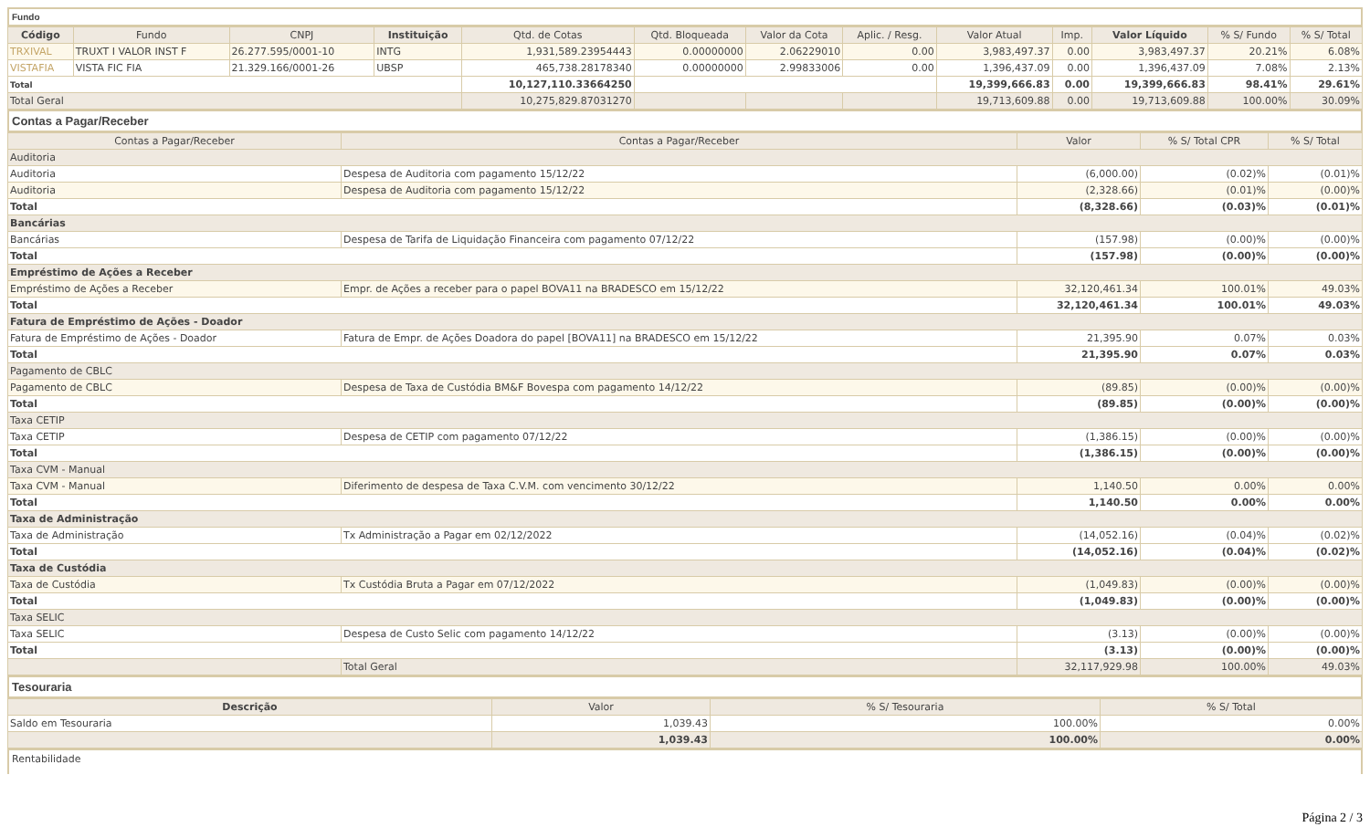Fundo
| Código | Fundo | CNPJ | Instituição | Qtd. de Cotas | Qtd. Bloqueada | Valor da Cota | Aplic. / Resg. | Valor Atual | Imp. | Valor Líquido | % S/ Fundo | % S/ Total |
| --- | --- | --- | --- | --- | --- | --- | --- | --- | --- | --- | --- | --- |
| TRXIVAL | TRUXT I VALOR INST F | 26.277.595/0001-10 | INTG | 1,931,589.23954443 | 0.00000000 | 2.06229010 | 0.00 | 3,983,497.37 | 0.00 | 3,983,497.37 | 20.21% | 6.08% |
| VISTAFIA | VISTA FIC FIA | 21.329.166/0001-26 | UBSP | 465,738.28178340 | 0.00000000 | 2.99833006 | 0.00 | 1,396,437.09 | 0.00 | 1,396,437.09 | 7.08% | 2.13% |
| Total | | | | 10,127,110.33664250 | | | | 19,399,666.83 | 0.00 | 19,399,666.83 | 98.41% | 29.61% |
| Total Geral | | | | 10,275,829.87031270 | | | | 19,713,609.88 | 0.00 | 19,713,609.88 | 100.00% | 30.09% |
Contas a Pagar/Receber
| Contas a Pagar/Receber | Contas a Pagar/Receber | Valor | % S/ Total CPR | % S/ Total |
| --- | --- | --- | --- | --- |
| Auditoria | | | | |
| Auditoria | Despesa de Auditoria com pagamento 15/12/22 | (6,000.00) | (0.02)% | (0.01)% |
| Auditoria | Despesa de Auditoria com pagamento 15/12/22 | (2,328.66) | (0.01)% | (0.00)% |
| Total | | (8,328.66) | (0.03)% | (0.01)% |
| Bancárias | | | | |
| Bancárias | Despesa de Tarifa de Liquidação Financeira com pagamento 07/12/22 | (157.98) | (0.00)% | (0.00)% |
| Total | | (157.98) | (0.00)% | (0.00)% |
| Empréstimo de Ações a Receber | | | | |
| Empréstimo de Ações a Receber | Empr. de Ações a receber para o papel BOVA11 na BRADESCO em 15/12/22 | 32,120,461.34 | 100.01% | 49.03% |
| Total | | 32,120,461.34 | 100.01% | 49.03% |
| Fatura de Empréstimo de Ações - Doador | | | | |
| Fatura de Empréstimo de Ações - Doador | Fatura de Empr. de Ações Doadora do papel [BOVA11] na BRADESCO em 15/12/22 | 21,395.90 | 0.07% | 0.03% |
| Total | | 21,395.90 | 0.07% | 0.03% |
| Pagamento de CBLC | | | | |
| Pagamento de CBLC | Despesa de Taxa de Custódia BM&F Bovespa com pagamento 14/12/22 | (89.85) | (0.00)% | (0.00)% |
| Total | | (89.85) | (0.00)% | (0.00)% |
| Taxa CETIP | | | | |
| Taxa CETIP | Despesa de CETIP com pagamento 07/12/22 | (1,386.15) | (0.00)% | (0.00)% |
| Total | | (1,386.15) | (0.00)% | (0.00)% |
| Taxa CVM - Manual | | | | |
| Taxa CVM - Manual | Diferimento de despesa de Taxa C.V.M. com vencimento 30/12/22 | 1,140.50 | 0.00% | 0.00% |
| Total | | 1,140.50 | 0.00% | 0.00% |
| Taxa de Administração | | | | |
| Taxa de Administração | Tx Administração a Pagar em 02/12/2022 | (14,052.16) | (0.04)% | (0.02)% |
| Total | | (14,052.16) | (0.04)% | (0.02)% |
| Taxa de Custódia | | | | |
| Taxa de Custódia | Tx Custódia Bruta a Pagar em 07/12/2022 | (1,049.83) | (0.00)% | (0.00)% |
| Total | | (1,049.83) | (0.00)% | (0.00)% |
| Taxa SELIC | | | | |
| Taxa SELIC | Despesa de Custo Selic com pagamento 14/12/22 | (3.13) | (0.00)% | (0.00)% |
| Total | | (3.13) | (0.00)% | (0.00)% |
| | Total Geral | 32,117,929.98 | 100.00% | 49.03% |
Tesouraria
| Descrição | Valor | % S/ Tesouraria | % S/ Total |
| --- | --- | --- | --- |
| Saldo em Tesouraria | 1,039.43 | 100.00% | 0.00% |
| | 1,039.43 | 100.00% | 0.00% |
Rentabilidade
Página 2 / 3